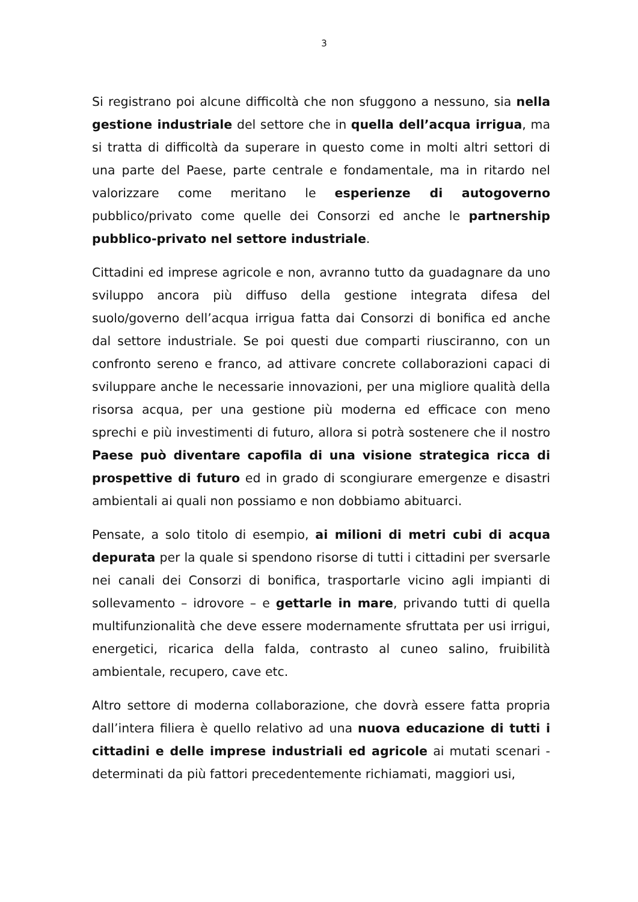3
Si registrano poi alcune difficoltà che non sfuggono a nessuno, sia nella gestione industriale del settore che in quella dell’acqua irrigua, ma si tratta di difficoltà da superare in questo come in molti altri settori di una parte del Paese, parte centrale e fondamentale, ma in ritardo nel valorizzare come meritano le esperienze di autogoverno pubblico/privato come quelle dei Consorzi ed anche le partnership pubblico-privato nel settore industriale.
Cittadini ed imprese agricole e non, avranno tutto da guadagnare da uno sviluppo ancora più diffuso della gestione integrata difesa del suolo/governo dell’acqua irrigua fatta dai Consorzi di bonifica ed anche dal settore industriale. Se poi questi due comparti riusciranno, con un confronto sereno e franco, ad attivare concrete collaborazioni capaci di sviluppare anche le necessarie innovazioni, per una migliore qualità della risorsa acqua, per una gestione più moderna ed efficace con meno sprechi e più investimenti di futuro, allora si potrà sostenere che il nostro Paese può diventare capofila di una visione strategica ricca di prospettive di futuro ed in grado di scongiurare emergenze e disastri ambientali ai quali non possiamo e non dobbiamo abituarci.
Pensate, a solo titolo di esempio, ai milioni di metri cubi di acqua depurata per la quale si spendono risorse di tutti i cittadini per sversarle nei canali dei Consorzi di bonifica, trasportarle vicino agli impianti di sollevamento – idrovore – e gettarle in mare, privando tutti di quella multifunzionalità che deve essere modernamente sfruttata per usi irrigui, energetici, ricarica della falda, contrasto al cuneo salino, fruibilità ambientale, recupero, cave etc.
Altro settore di moderna collaborazione, che dovrà essere fatta propria dall’intera filiera è quello relativo ad una nuova educazione di tutti i cittadini e delle imprese industriali ed agricole ai mutati scenari - determinati da più fattori precedentemente richiamati, maggiori usi,